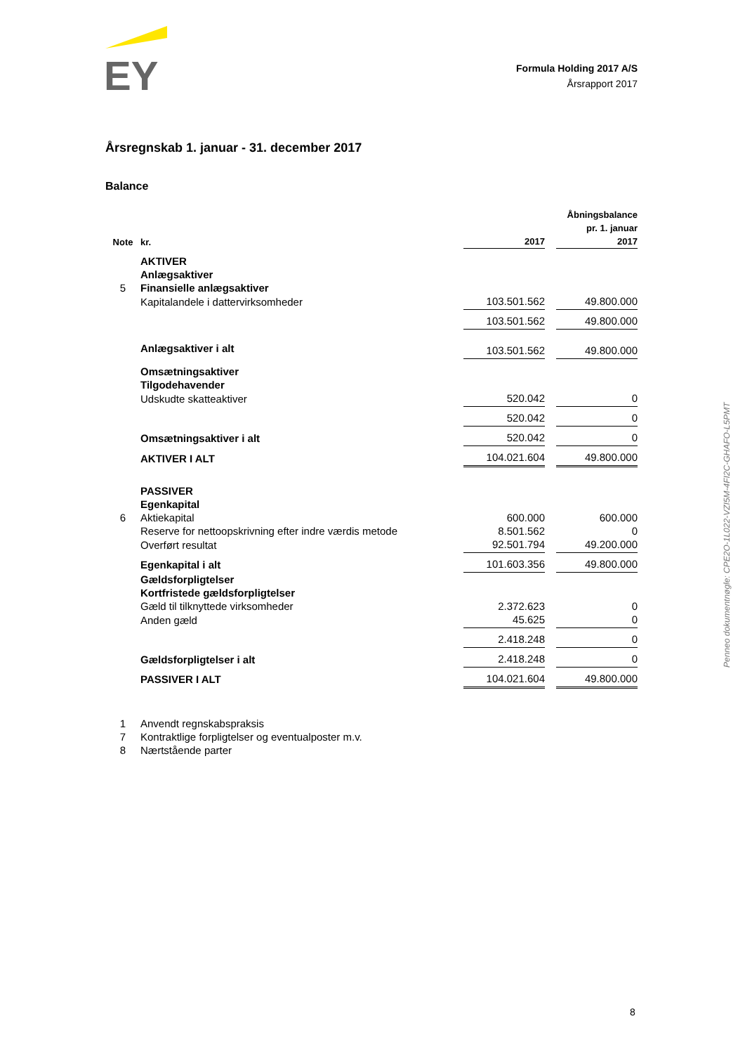EY
Formula Holding 2017 A/S
Årsrapport 2017
Årsregnskab 1. januar - 31. december 2017
Balance
| Note | kr. | 2017 | | Åbningsbalance pr. 1. januar 2017 |
| --- | --- | --- | --- | --- |
| | AKTIVER | | | |
| | Anlægsaktiver | | | |
| 5 | Finansielle anlægsaktiver | | | |
| | Kapitalandele i dattervirksomheder | 103.501.562 | | 49.800.000 |
| | | 103.501.562 | | 49.800.000 |
| | Anlægsaktiver i alt | 103.501.562 | | 49.800.000 |
| | Omsætningsaktiver | | | |
| | Tilgodehavender | | | |
| | Udskudte skatteaktiver | 520.042 | | 0 |
| | | 520.042 | | 0 |
| | Omsætningsaktiver i alt | 520.042 | | 0 |
| | AKTIVER I ALT | 104.021.604 | | 49.800.000 |
| | PASSIVER | | | |
| | Egenkapital | | | |
| 6 | Aktiekapital | 600.000 | | 600.000 |
| | Reserve for nettoopskrivning efter indre værdis metode | 8.501.562 | | 0 |
| | Overført resultat | 92.501.794 | | 49.200.000 |
| | Egenkapital i alt | 101.603.356 | | 49.800.000 |
| | Gældsforpligtelser | | | |
| | Kortfristede gældsforpligtelser | | | |
| | Gæld til tilknyttede virksomheder | 2.372.623 | | 0 |
| | Anden gæld | 45.625 | | 0 |
| | | 2.418.248 | | 0 |
| | Gældsforpligtelser i alt | 2.418.248 | | 0 |
| | PASSIVER I ALT | 104.021.604 | | 49.800.000 |
| 1 | Anvendt regnskabspraksis | | | |
| 7 | Kontraktlige forpligtelser og eventualposter m.v. | | | |
| 8 | Nærtstående parter | | | |
Penneo dokumentnøgle: CPE2O-1L022-VZI5M-4FI2C-GHAFO-L5PMT
8